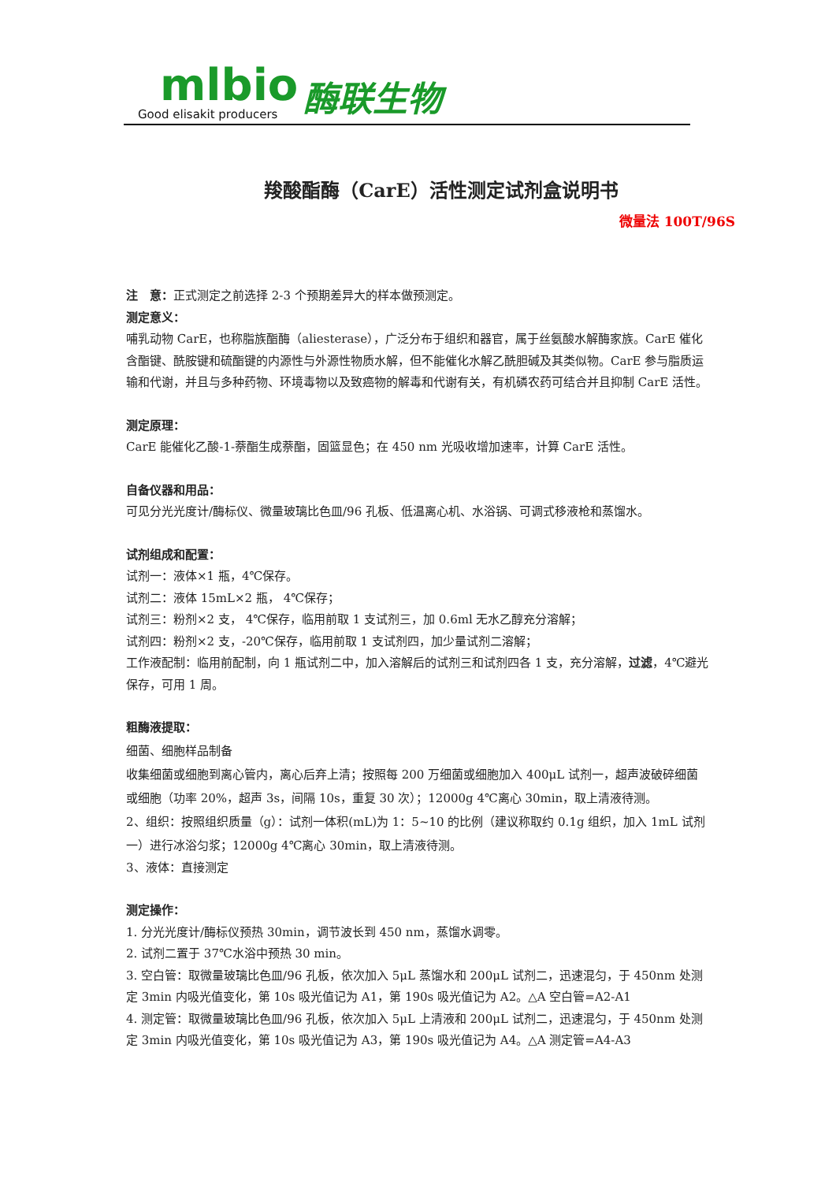mlbio
Good elisakit producers
酶联生物
羧酸酯酶（CarE）活性测定试剂盒说明书
微量法 100T/96S
注　意：正式测定之前选择 2-3 个预期差异大的样本做预测定。
测定意义：
哺乳动物 CarE，也称脂族酯酶（aliesterase），广泛分布于组织和器官，属于丝氨酸水解酶家族。CarE 催化含酯键、酰胺键和硫酯键的内源性与外源性物质水解，但不能催化水解乙酰胆碱及其类似物。CarE 参与脂质运输和代谢，并且与多种药物、环境毒物以及致癌物的解毒和代谢有关，有机磷农药可结合并且抑制 CarE 活性。
测定原理：
CarE 能催化乙酸-1-萘酯生成萘酯，固篮显色；在 450 nm 光吸收增加速率，计算 CarE 活性。
自备仪器和用品：
可见分光光度计/酶标仪、微量玻璃比色皿/96 孔板、低温离心机、水浴锅、可调式移液枪和蒸馏水。
试剂组成和配置：
试剂一：液体×1 瓶，4℃保存。
试剂二：液体 15mL×2 瓶， 4℃保存；
试剂三：粉剂×2 支， 4℃保存，临用前取 1 支试剂三，加 0.6ml 无水乙醇充分溶解；
试剂四：粉剂×2 支，-20℃保存，临用前取 1 支试剂四，加少量试剂二溶解；
工作液配制：临用前配制，向 1 瓶试剂二中，加入溶解后的试剂三和试剂四各 1 支，充分溶解，过滤，4℃避光保存，可用 1 周。
粗酶液提取：
细菌、细胞样品制备
收集细菌或细胞到离心管内，离心后弃上清；按照每 200 万细菌或细胞加入 400μL 试剂一，超声波破碎细菌或细胞（功率 20%，超声 3s，间隔 10s，重复 30 次）；12000g 4℃离心 30min，取上清液待测。
2、组织：按照组织质量（g）：试剂一体积(mL)为 1：5~10 的比例（建议称取约 0.1g 组织，加入 1mL 试剂一）进行冰浴匀浆；12000g 4℃离心 30min，取上清液待测。
3、液体：直接测定
测定操作：
1. 分光光度计/酶标仪预热 30min，调节波长到 450 nm，蒸馏水调零。
2. 试剂二置于 37℃水浴中预热 30 min。
3. 空白管：取微量玻璃比色皿/96 孔板，依次加入 5μL 蒸馏水和 200μL 试剂二，迅速混匀，于 450nm 处测定 3min 内吸光值变化，第 10s 吸光值记为 A1，第 190s 吸光值记为 A2。△A 空白管=A2-A1
4. 测定管：取微量玻璃比色皿/96 孔板，依次加入 5μL 上清液和 200μL 试剂二，迅速混匀，于 450nm 处测定 3min 内吸光值变化，第 10s 吸光值记为 A3，第 190s 吸光值记为 A4。△A 测定管=A4-A3